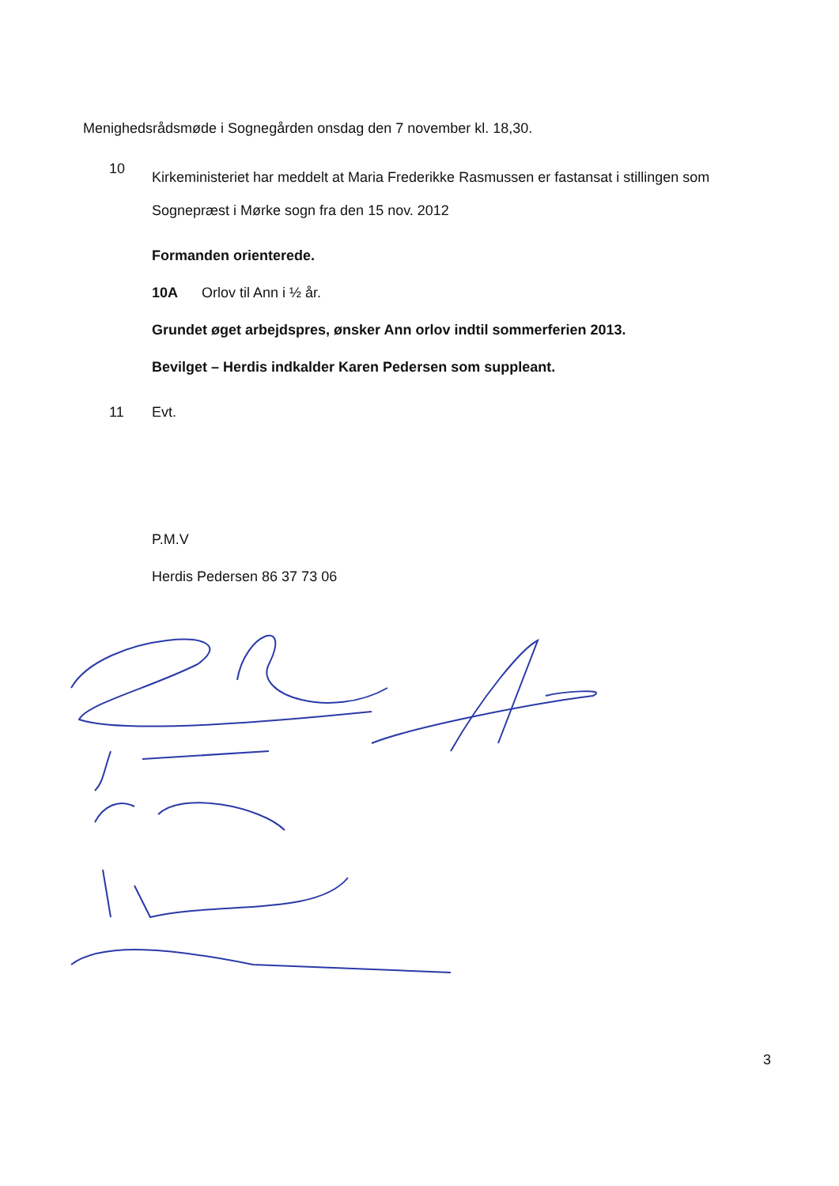Menighedsrådsmøde i Sognegården onsdag den 7 november kl. 18,30.
10 Kirkeministeriet har meddelt at Maria Frederikke Rasmussen er fastansat i stillingen som
Sognepræst i Mørke sogn fra den 15 nov. 2012
Formanden orienterede.
10A Orlov til Ann i ½ år.
Grundet øget arbejdspres, ønsker Ann orlov indtil sommerferien 2013.
Bevilget – Herdis indkalder Karen Pedersen som suppleant.
11 Evt.
P.M.V
Herdis Pedersen 86 37 73 06
3